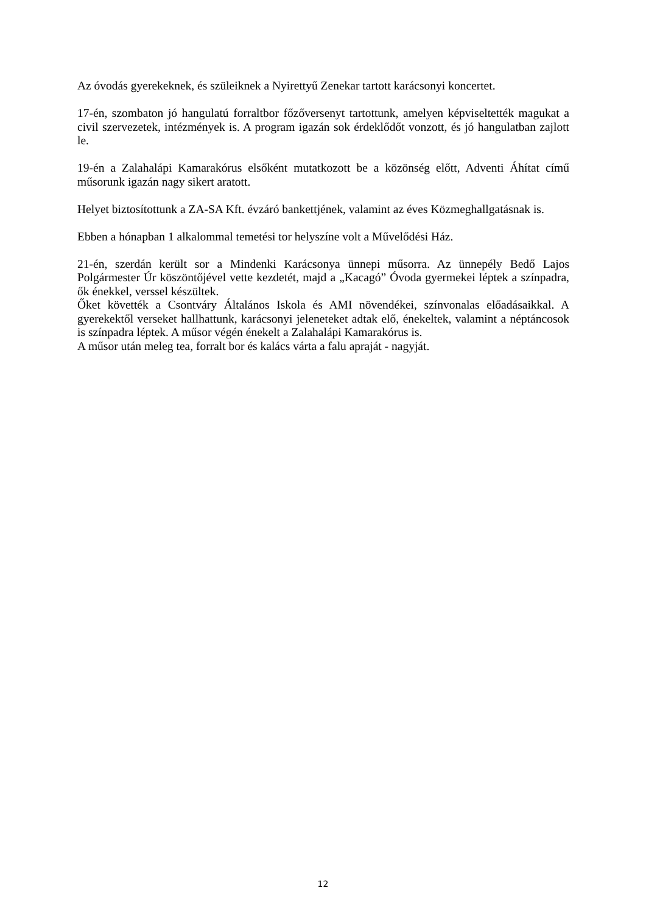Az óvodás gyerekeknek, és szüleiknek a Nyirettyű Zenekar tartott karácsonyi koncertet.
17-én, szombaton jó hangulatú forraltbor főzőversenyt tartottunk, amelyen képviseltették magukat a civil szervezetek, intézmények is. A program igazán sok érdeklődőt vonzott, és jó hangulatban zajlott le.
19-én a Zalahalápi Kamarakórus elsőként mutatkozott be a közönség előtt, Adventi Áhítat című műsorunk igazán nagy sikert aratott.
Helyet biztosítottunk a ZA-SA Kft. évzáró bankettjének, valamint az éves Közmeghallgatásnak is.
Ebben a hónapban 1 alkalommal temetési tor helyszíne volt a Művelődési Ház.
21-én, szerdán került sor a Mindenki Karácsonya ünnepi műsorra. Az ünnepély Bedő Lajos Polgármester Úr köszöntőjével vette kezdetét, majd a „Kacagó” Óvoda gyermekei léptek a színpadra, ők énekkel, verssel készültek.
Őket követték a Csontváry Általános Iskola és AMI növendékei, színvonalas előadásaikkal. A gyerekektől verseket hallhattunk, karácsonyi jeleneteket adtak elő, énekeltek, valamint a néptáncosok is színpadra léptek. A műsor végén énekelt a Zalahalápi Kamarakórus is.
A műsor után meleg tea, forralt bor és kalács várta a falu apraját - nagyját.
12